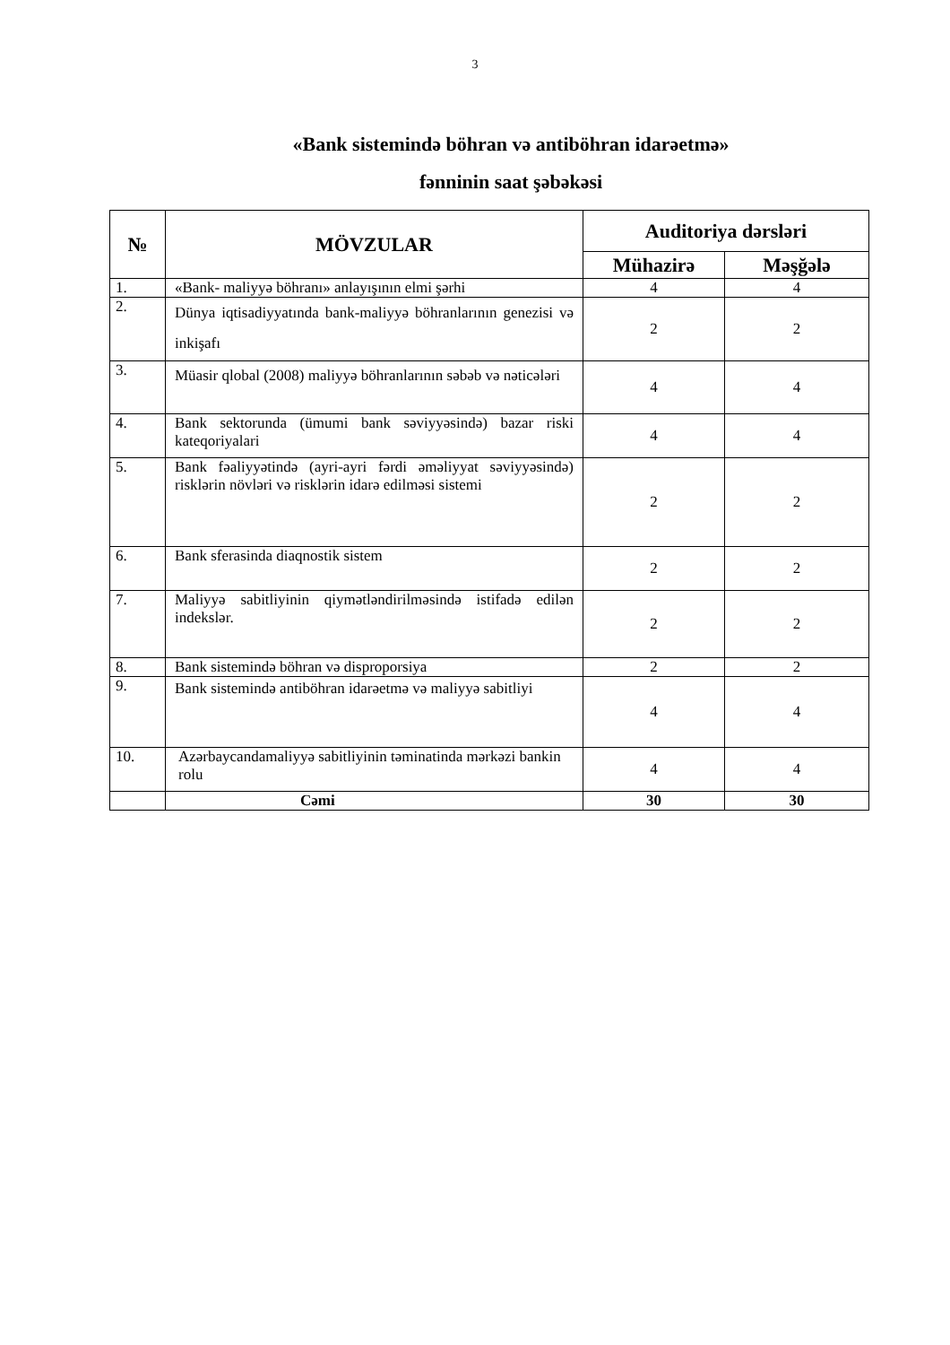3
«Bank sistemində böhran və antiböhran idarəetmə»
fənninin saat şəbəkəsi
| № | MÖVZULAR | Auditoriya dərsləri | |
| --- | --- | --- | --- |
| | | Mühazirə | Məşğələ |
| 1. | «Bank- maliyyə böhranı» anlayışının elmi şərhi | 4 | 4 |
| 2. | Dünya iqtisadiyyatında bank-maliyyə böhranlarının genezisi və inkişafı | 2 | 2 |
| 3. | Müasir qlobal (2008) maliyyə böhranlarının səbəb və nəticələri | 4 | 4 |
| 4. | Bank sektorunda (ümumi bank səviyyəsində) bazar riski kateqoriyalari | 4 | 4 |
| 5. | Bank fəaliyyətində (ayri-ayri fərdi əməliyyat səviyyəsində) risklərin növləri və risklərin idarə edilməsi sistemi | 2 | 2 |
| 6. | Bank sferasinda diaqnostik sistem | 2 | 2 |
| 7. | Maliyyə sabitliyinin qiymətləndirilməsində istifadə edilən indekslər. | 2 | 2 |
| 8. | Bank sistemində böhran və disproporsiya | 2 | 2 |
| 9. | Bank sistemində antiböhran idarəetmə və maliyyə sabitliyi | 4 | 4 |
| 10. | Azərbaycandamaliyyə sabitliyinin təminatinda mərkəzi bankin rolu | 4 | 4 |
| | Cəmi | 30 | 30 |